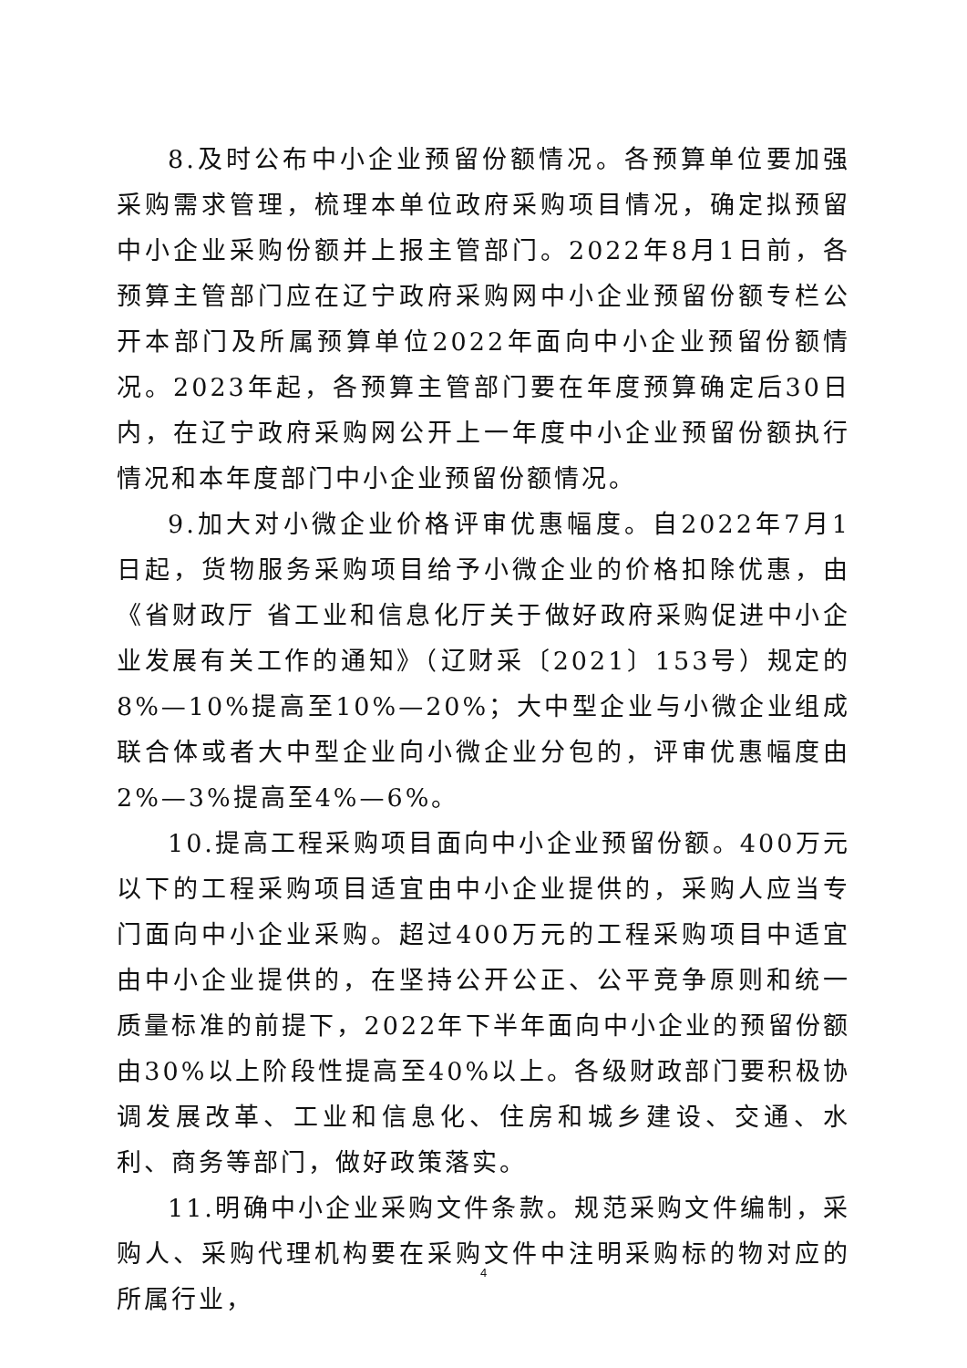8.及时公布中小企业预留份额情况。各预算单位要加强采购需求管理，梳理本单位政府采购项目情况，确定拟预留中小企业采购份额并上报主管部门。2022年8月1日前，各预算主管部门应在辽宁政府采购网中小企业预留份额专栏公开本部门及所属预算单位2022年面向中小企业预留份额情况。2023年起，各预算主管部门要在年度预算确定后30日内，在辽宁政府采购网公开上一年度中小企业预留份额执行情况和本年度部门中小企业预留份额情况。
9.加大对小微企业价格评审优惠幅度。自2022年7月1日起，货物服务采购项目给予小微企业的价格扣除优惠，由《省财政厅 省工业和信息化厅关于做好政府采购促进中小企业发展有关工作的通知》（辽财采〔2021〕153号）规定的8%—10%提高至10%—20%；大中型企业与小微企业组成联合体或者大中型企业向小微企业分包的，评审优惠幅度由2%—3%提高至4%—6%。
10.提高工程采购项目面向中小企业预留份额。400万元以下的工程采购项目适宜由中小企业提供的，采购人应当专门面向中小企业采购。超过400万元的工程采购项目中适宜由中小企业提供的，在坚持公开公正、公平竞争原则和统一质量标准的前提下，2022年下半年面向中小企业的预留份额由30%以上阶段性提高至40%以上。各级财政部门要积极协调发展改革、工业和信息化、住房和城乡建设、交通、水利、商务等部门，做好政策落实。
11.明确中小企业采购文件条款。规范采购文件编制，采购人、采购代理机构要在采购文件中注明采购标的物对应的所属行业，
4